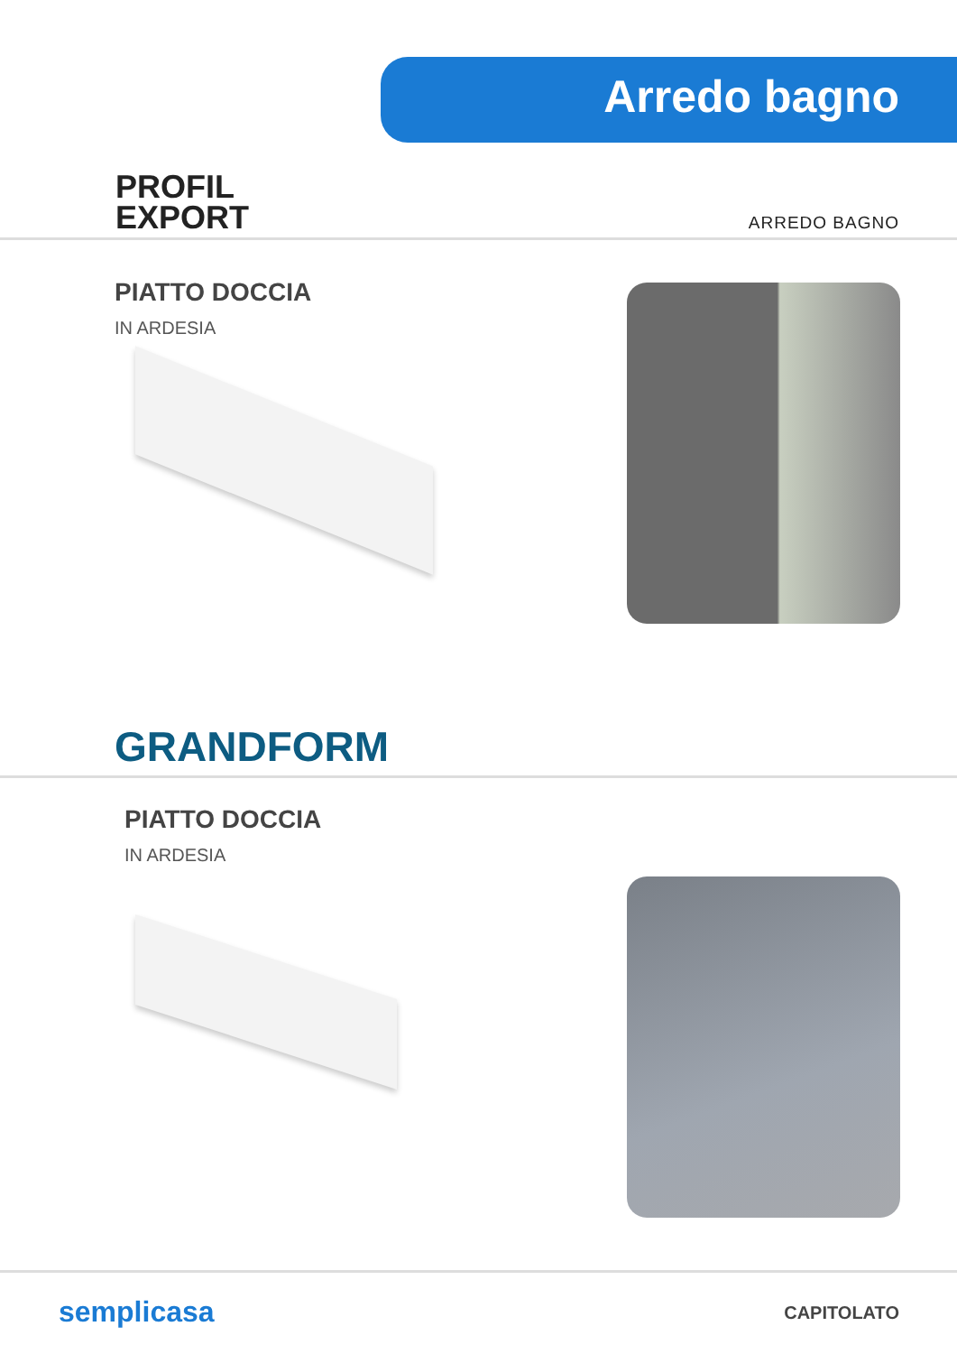Arredo bagno
PROFIL
EXPORT
ARREDO BAGNO
PIATTO DOCCIA
IN ARDESIA
GRANDFORM
PIATTO DOCCIA
IN ARDESIA
semplicasa CAPITOLATO